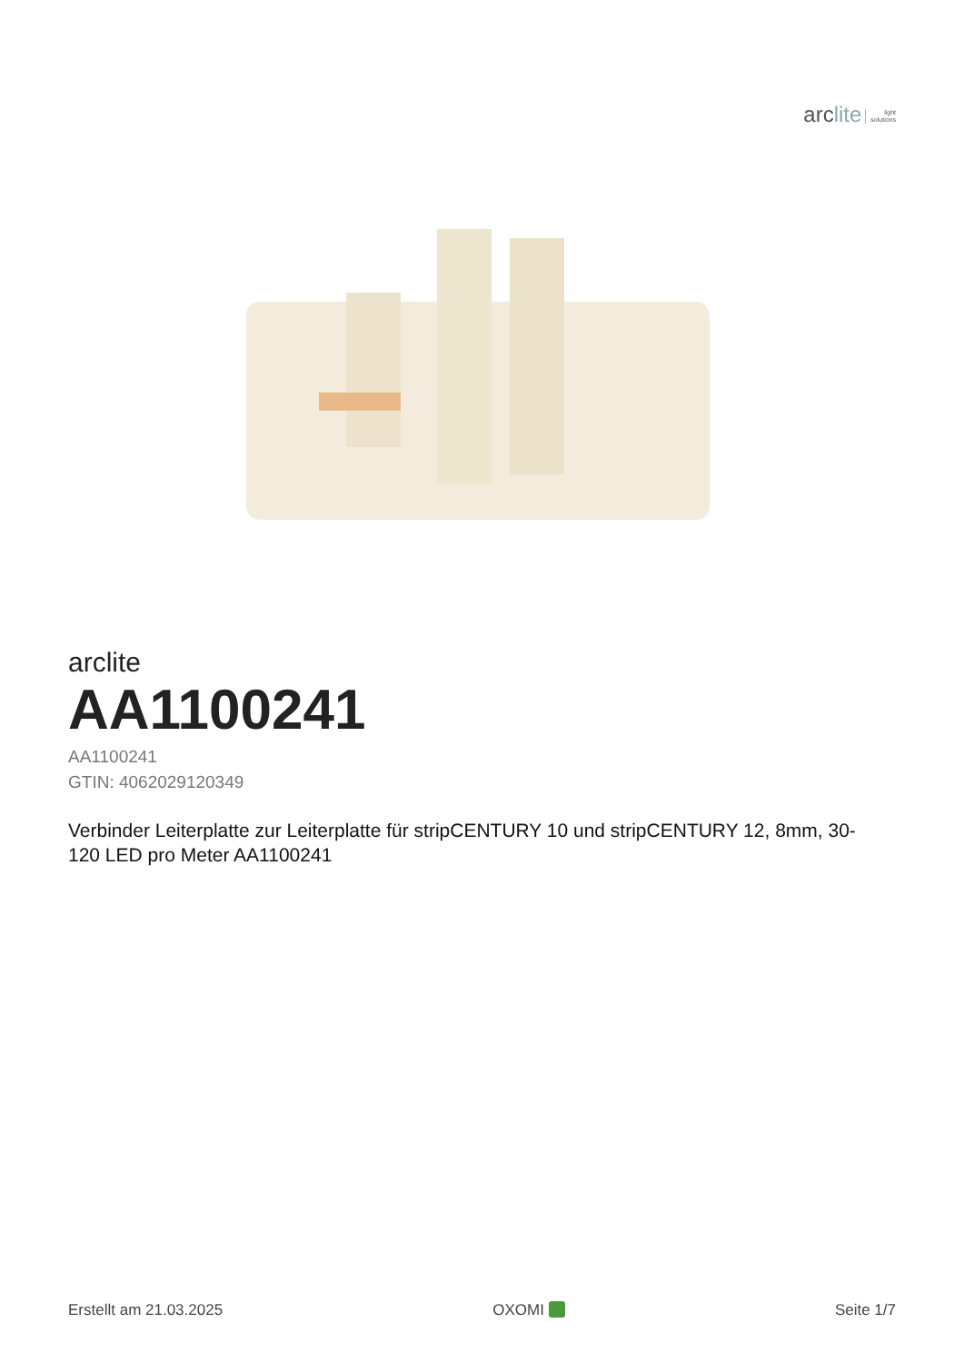arclite light
solutions
arclite
AA1100241
AA1100241
GTIN: 4062029120349
Verbinder Leiterplatte zur Leiterplatte für stripCENTURY 10 und stripCENTURY 12, 8mm, 30-
120 LED pro Meter AA1100241
Erstellt am 21.03.2025 OXOMI Seite 1/7